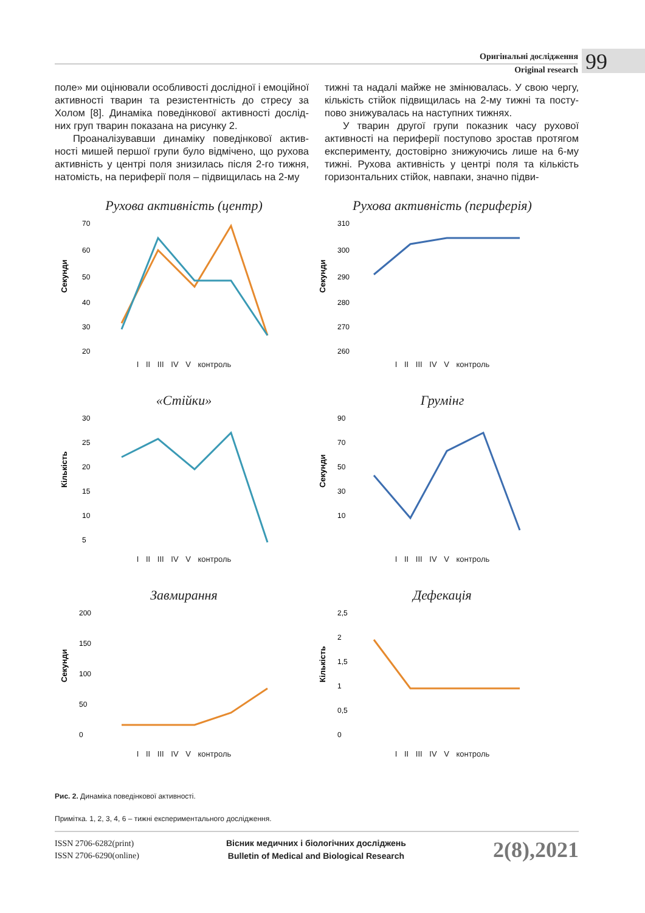Оригінальні дослідження
Original research
99
поле» ми оцінювали особливості дослідної і емоцій­ної активності тварин та резистентність до стресу за Холом [8]. Динаміка поведінкової активності дослід­них груп тварин показана на рисунку 2.
Проаналізувавши динаміку поведінкової актив­ності мишей першої групи було відмічено, що рухова активність у центрі поля знизилась після 2-го тижня, натомість, на периферії поля – підвищилась на 2-му
тижні та надалі майже не змінювалась. У свою чергу, кількість стійок підвищилась на 2-му тижні та посту­пово знижувалась на наступних тижнях.
У тварин другої групи показник часу рухової активності на периферії поступово зростав протя­гом експерименту, достовірно знижуючись лише на 6-му тижні. Рухова активність у центрі поля та кіль­кість горизонтальних стійок, навпаки, значно підви-
Рухова активність (центр)
Секунди
70
60
50
40
30
20
I II III IV V контроль
Рухова активність (периферія)
Секунди
310
300
290
280
270
260
I II III IV V контроль
«Стійки»
Кількість
30
25
20
15
10
5
I II III IV V контроль
Грумінг
Секунди
90
70
50
30
10
I II III IV V контроль
Завмирання
Секунди
200
150
100
50
0
I II III IV V контроль
Дефекація
Кількість
2,5
2
1,5
1
0,5
0
I II III IV V контроль
Рис. 2. Динаміка поведінкової активності.
Примітка. 1, 2, 3, 4, 6 – тижні експериментального дослідження.
ISSN 2706-6282(print)
ISSN 2706-6290(online)
Вісник медичних і біологічних досліджень
Bulletin of Medical and Biological Research
2(8),2021